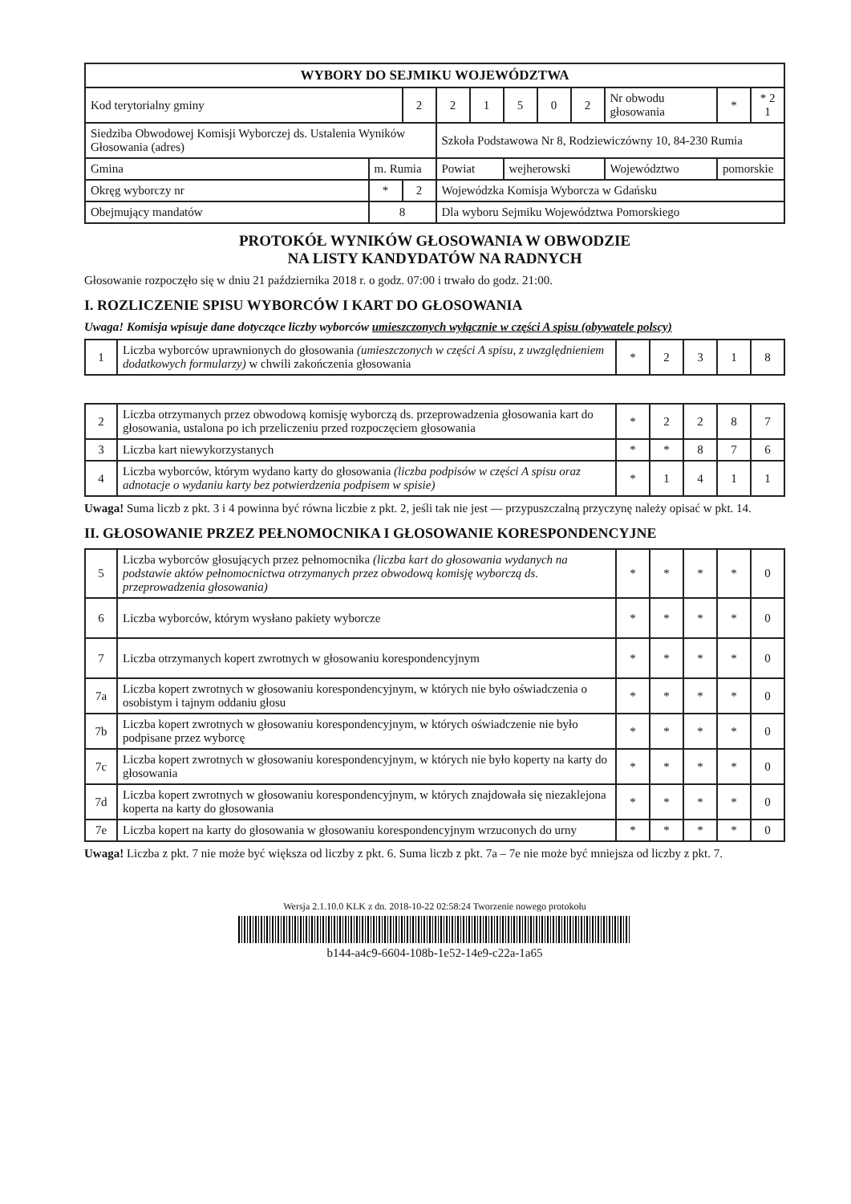| WYBORY DO SEJMIKU WOJEWÓDZTWA | | | | | | | | | | | | |
| Kod terytorialny gminy | | | 2 | 2 | 1 | 5 | 0 | 2 | Nr obwodu głosowania | | * | * 2 1 |
| Siedziba Obwodowej Komisji Wyborczej ds. Ustalenia Wyników Głosowania (adres) | | | | Szkoła Podstawowa Nr 8, Rodziewiczówny 10, 84-230 Rumia | | | | | | | | |
| Gmina | m. Rumia | | | Powiat | | wejherowski | | | | Województwo | pomorskie | |
| Okręg wyborczy nr | | * | 2 | Wojewódzka Komisja Wyborcza w Gdańsku | | | | | | | | |
| Obejmujący mandatów | | 8 | | Dla wyboru Sejmiku Województwa Pomorskiego | | | | | | | | |
PROTOKÓŁ WYNIKÓW GŁOSOWANIA W OBWODZIE
NA LISTY KANDYDATÓW NA RADNYCH
Głosowanie rozpoczęło się w dniu 21 października 2018 r. o godz. 07:00 i trwało do godz. 21:00.
I. ROZLICZENIE SPISU WYBORCÓW I KART DO GŁOSOWANIA
Uwaga! Komisja wpisuje dane dotyczące liczby wyborców umieszczonych wyłącznie w części A spisu (obywatele polscy)
| 1 | Liczba wyborców uprawnionych do głosowania (umieszczonych w części A spisu, z uwzględnieniem dodatkowych formularzy) w chwili zakończenia głosowania | * | 2 | 3 | 1 | 8 |
| 2 | Liczba otrzymanych przez obwodową komisję wyborczą ds. przeprowadzenia głosowania kart do głosowania, ustalona po ich przeliczeniu przed rozpoczęciem głosowania | * | 2 | 2 | 8 | 7 |
| 3 | Liczba kart niewykorzystanych | * | * | 8 | 7 | 6 |
| 4 | Liczba wyborców, którym wydano karty do głosowania (liczba podpisów w części A spisu oraz adnotacje o wydaniu karty bez potwierdzenia podpisem w spisie) | * | 1 | 4 | 1 | 1 |
Uwaga! Suma liczb z pkt. 3 i 4 powinna być równa liczbie z pkt. 2, jeśli tak nie jest — przypuszczalną przyczynę należy opisać w pkt. 14.
II. GŁOSOWANIE PRZEZ PEŁNOMOCNIKA I GŁOSOWANIE KORESPONDENCYJNE
| 5 | Liczba wyborców głosujących przez pełnomocnika (liczba kart do głosowania wydanych na podstawie aktów pełnomocnictwa otrzymanych przez obwodową komisję wyborczą ds. przeprowadzenia głosowania) | * | * | * | * | 0 |
| 6 | Liczba wyborców, którym wysłano pakiety wyborcze | * | * | * | * | 0 |
| 7 | Liczba otrzymanych kopert zwrotnych w głosowaniu korespondencyjnym | * | * | * | * | 0 |
| 7a | Liczba kopert zwrotnych w głosowaniu korespondencyjnym, w których nie było oświadczenia o osobistym i tajnym oddaniu głosu | * | * | * | * | 0 |
| 7b | Liczba kopert zwrotnych w głosowaniu korespondencyjnym, w których oświadczenie nie było podpisane przez wyborcę | * | * | * | * | 0 |
| 7c | Liczba kopert zwrotnych w głosowaniu korespondencyjnym, w których nie było koperty na karty do głosowania | * | * | * | * | 0 |
| 7d | Liczba kopert zwrotnych w głosowaniu korespondencyjnym, w których znajdowała się niezaklejona koperta na karty do głosowania | * | * | * | * | 0 |
| 7e | Liczba kopert na karty do głosowania w głosowaniu korespondencyjnym wrzuconych do urny | * | * | * | * | 0 |
Uwaga! Liczba z pkt. 7 nie może być większa od liczby z pkt. 6. Suma liczb z pkt. 7a – 7e nie może być mniejsza od liczby z pkt. 7.
Wersja 2.1.10.0 KLK z dn. 2018-10-22 02:58:24 Tworzenie nowego protokołu
b144-a4c9-6604-108b-1e52-14e9-c22a-1a65